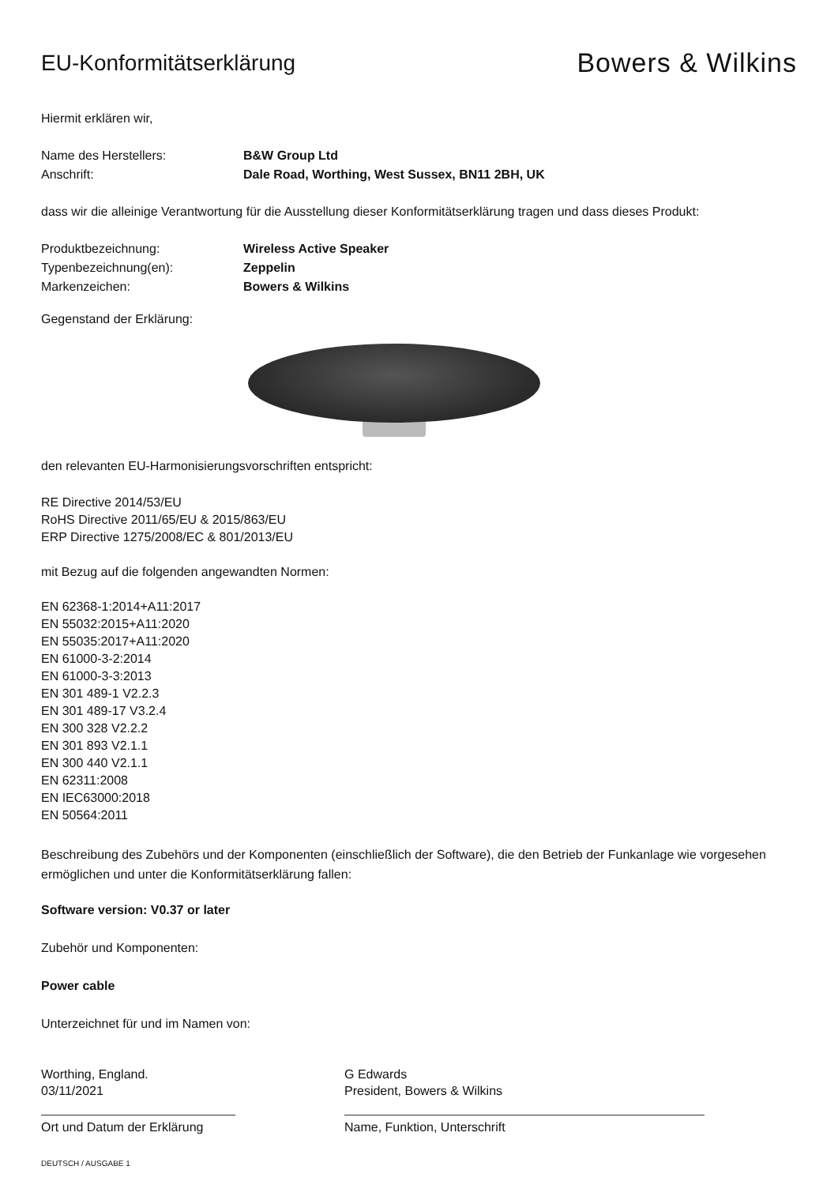EU-Konformitätserklärung
Bowers & Wilkins
Hiermit erklären wir,
Name des Herstellers: B&W Group Ltd
Anschrift: Dale Road, Worthing, West Sussex, BN11 2BH, UK
dass wir die alleinige Verantwortung für die Ausstellung dieser Konformitätserklärung tragen und dass dieses Produkt:
Produktbezeichnung: Wireless Active Speaker
Typenbezeichnung(en): Zeppelin
Markenzeichen: Bowers & Wilkins
Gegenstand der Erklärung:
den relevanten EU-Harmonisierungsvorschriften entspricht:
RE Directive 2014/53/EU
RoHS Directive 2011/65/EU & 2015/863/EU
ERP Directive 1275/2008/EC & 801/2013/EU
mit Bezug auf die folgenden angewandten Normen:
EN 62368-1:2014+A11:2017
EN 55032:2015+A11:2020
EN 55035:2017+A11:2020
EN 61000-3-2:2014
EN 61000-3-3:2013
EN 301 489-1 V2.2.3
EN 301 489-17 V3.2.4
EN 300 328 V2.2.2
EN 301 893 V2.1.1
EN 300 440 V2.1.1
EN 62311:2008
EN IEC63000:2018
EN 50564:2011
Beschreibung des Zubehörs und der Komponenten (einschließlich der Software), die den Betrieb der Funkanlage wie vorgesehen ermöglichen und unter die Konformitätserklärung fallen:
Software version: V0.37 or later
Zubehör und Komponenten:
Power cable
Unterzeichnet für und im Namen von:
Worthing, England.
03/11/2021
Ort und Datum der Erklärung
G Edwards
President, Bowers & Wilkins
Name, Funktion, Unterschrift
DEUTSCH / AUSGABE 1